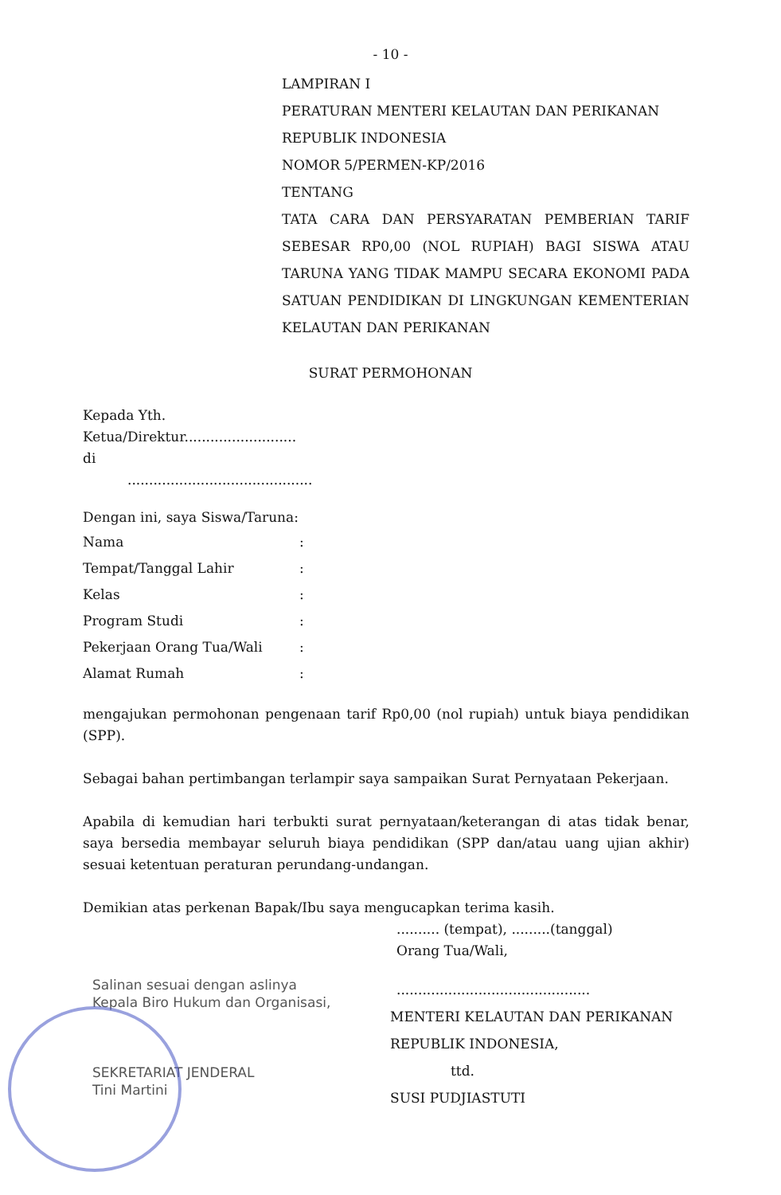- 10 -
LAMPIRAN I
PERATURAN MENTERI KELAUTAN DAN PERIKANAN
REPUBLIK INDONESIA
NOMOR 5/PERMEN-KP/2016
TENTANG
TATA CARA DAN PERSYARATAN PEMBERIAN TARIF SEBESAR RP0,00 (NOL RUPIAH) BAGI SISWA ATAU TARUNA YANG TIDAK MAMPU SECARA EKONOMI PADA SATUAN PENDIDIKAN DI LINGKUNGAN KEMENTERIAN KELAUTAN DAN PERIKANAN
SURAT PERMOHONAN
Kepada Yth.
Ketua/Direktur..........................
di
...........................................
Dengan ini, saya Siswa/Taruna:
| Nama | : |
| Tempat/Tanggal Lahir | : |
| Kelas | : |
| Program Studi | : |
| Pekerjaan Orang Tua/Wali | : |
| Alamat Rumah | : |
mengajukan permohonan pengenaan tarif Rp0,00 (nol rupiah) untuk biaya pendidikan (SPP).
Sebagai bahan pertimbangan terlampir saya sampaikan Surat Pernyataan Pekerjaan.
Apabila di kemudian hari terbukti surat pernyataan/keterangan di atas tidak benar, saya bersedia membayar seluruh biaya pendidikan (SPP dan/atau uang ujian akhir) sesuai ketentuan peraturan perundang-undangan.
Demikian atas perkenan Bapak/Ibu saya mengucapkan terima kasih.
.......... (tempat), .........(tanggal)
Orang Tua/Wali,
Salinan sesuai dengan aslinya
Kepala Biro Hukum dan Organisasi,
SEKRETARIAT JENDERAL
Tini Martini
.............................................
MENTERI KELAUTAN DAN PERIKANAN
REPUBLIK INDONESIA,
ttd.
SUSI PUDJIASTUTI